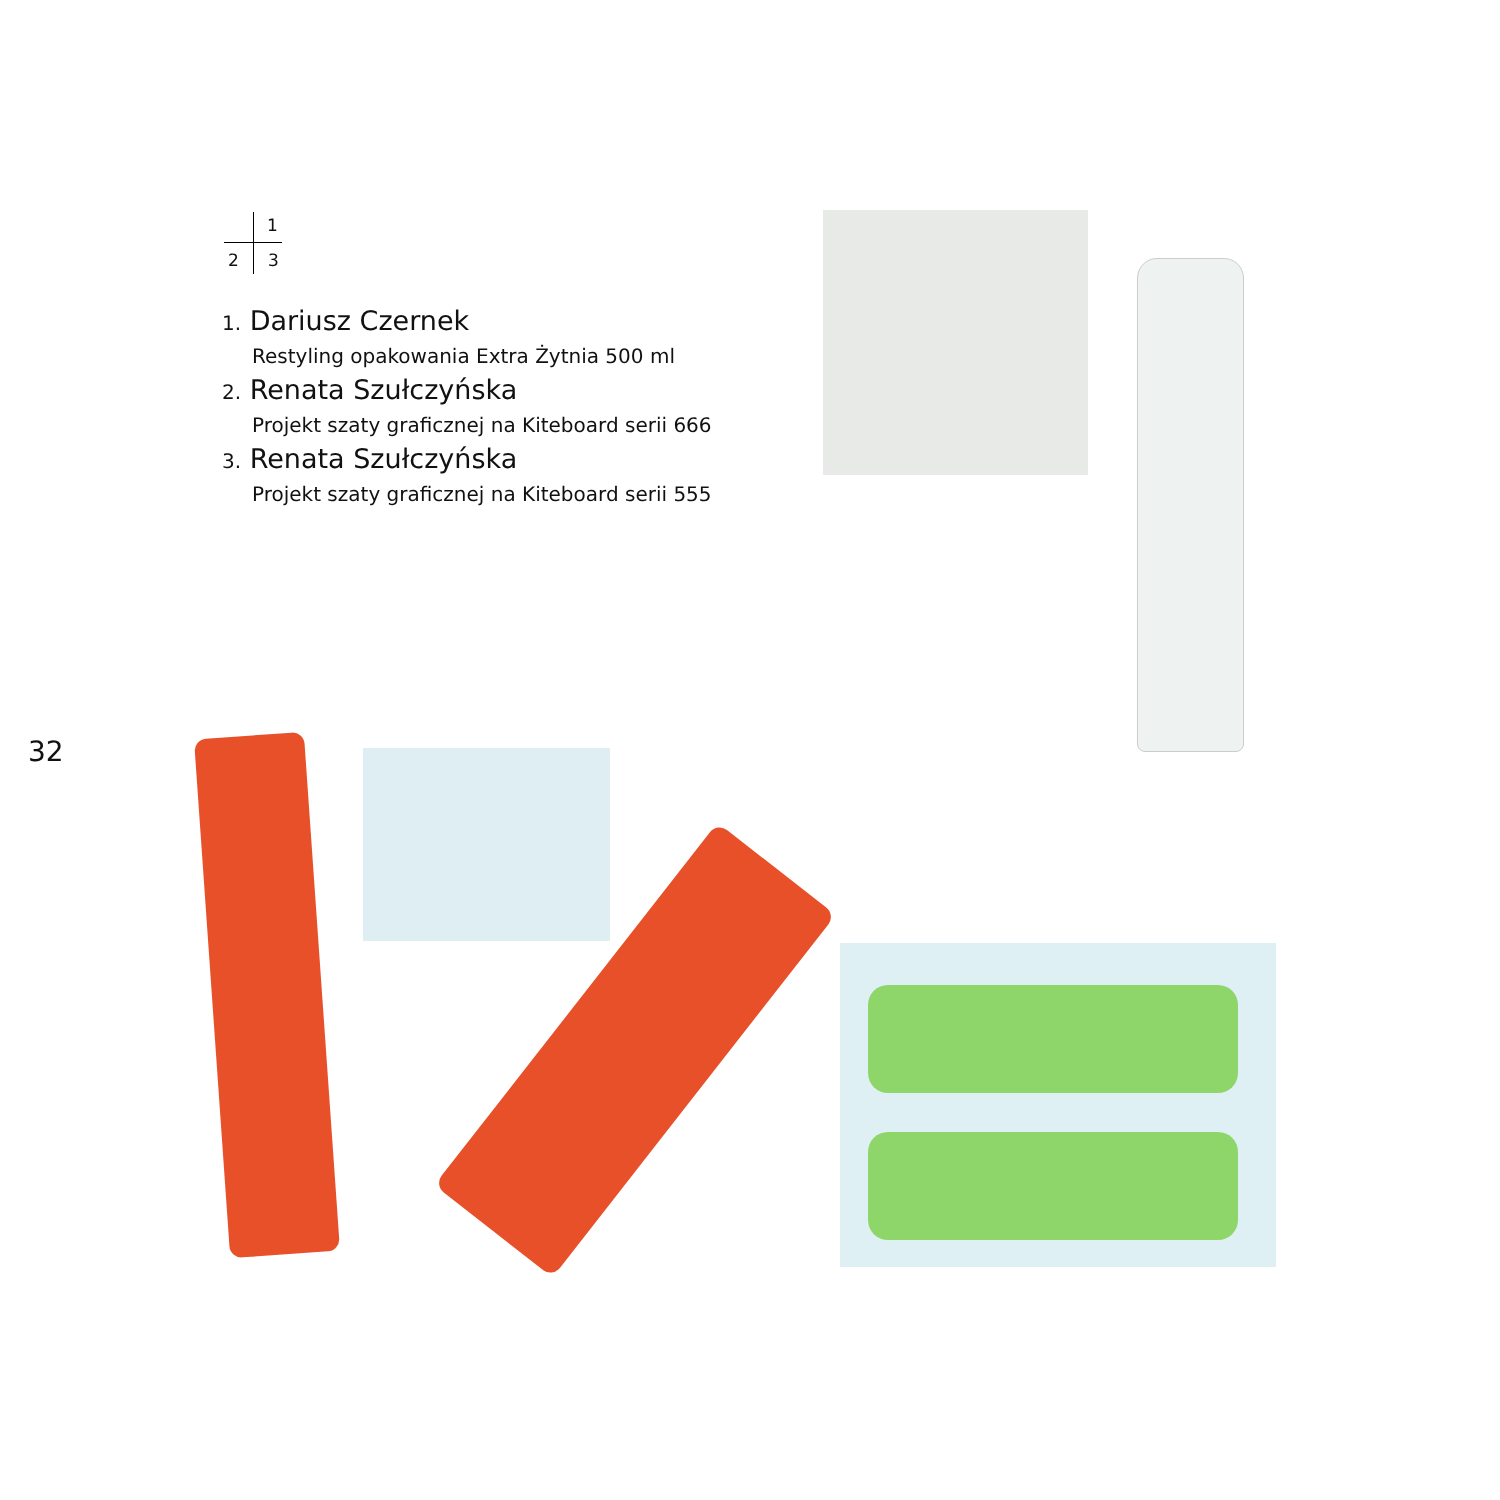1
2 3
1. Dariusz Czernek
Restyling opakowania Extra Żytnia 500 ml
2. Renata Szułczyńska
Projekt szaty graficznej na Kiteboard serii 666
3. Renata Szułczyńska
Projekt szaty graficznej na Kiteboard serii 555
32